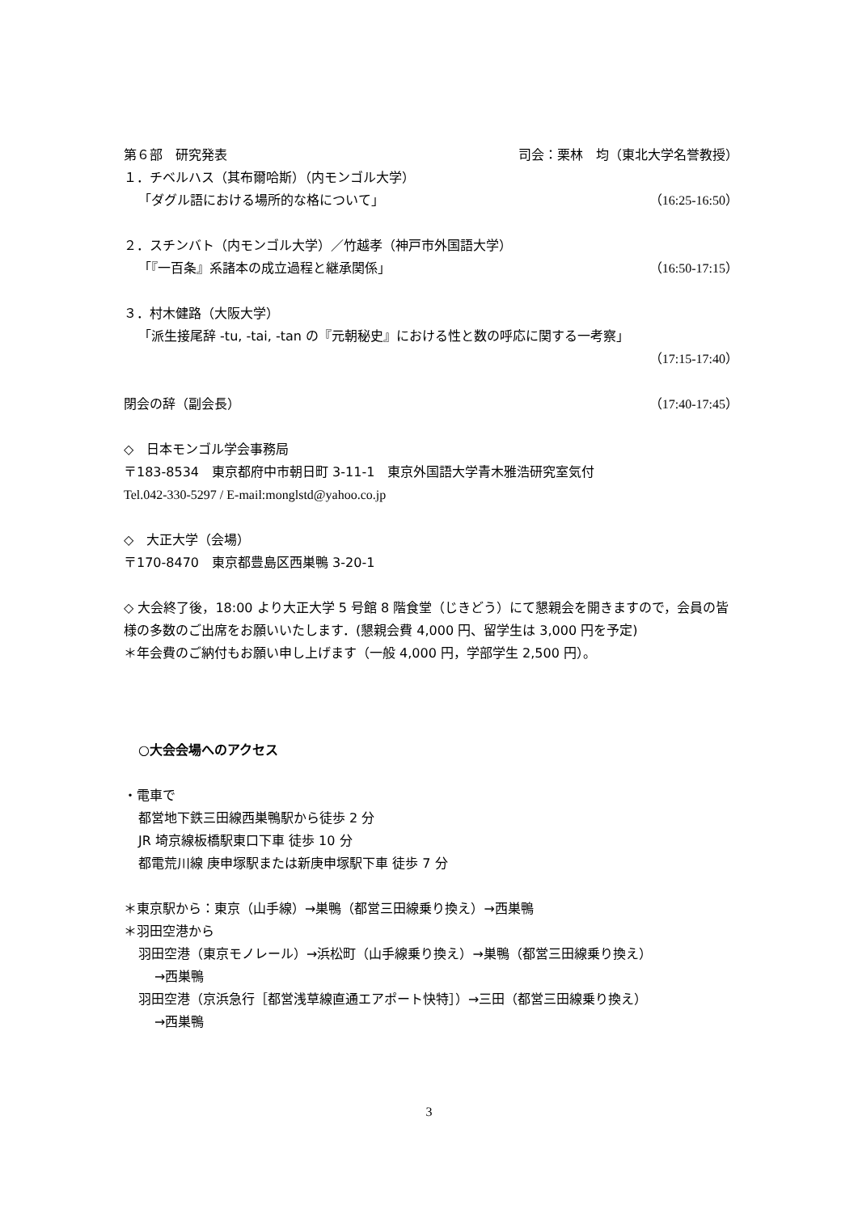第６部　研究発表 司会：栗林　均（東北大学名誉教授）
１．チベルハス（其布爾哈斯）（内モンゴル大学）
「ダグル語における場所的な格について」 （16:25-16:50）
２．スチンバト（内モンゴル大学）／竹越孝（神戸市外国語大学）
「『一百条』系諸本の成立過程と継承関係」 （16:50-17:15）
３．村木健路（大阪大学）
「派生接尾辞 -tu, -tai, -tan の『元朝秘史』における性と数の呼応に関する一考察」
（17:15-17:40）
閉会の辞（副会長） （17:40-17:45）
◇　日本モンゴル学会事務局
〒183-8534　東京都府中市朝日町 3-11-1　東京外国語大学青木雅浩研究室気付
Tel.042-330-5297 / E-mail:monglstd@yahoo.co.jp
◇　大正大学（会場）
〒170-8470　東京都豊島区西巣鴨 3-20-1
◇ 大会終了後，18:00 より大正大学 5 号館 8 階食堂（じきどう）にて懇親会を開きますので，会員の皆様の多数のご出席をお願いいたします．(懇親会費 4,000 円、留学生は 3,000 円を予定)
＊年会費のご納付もお願い申し上げます（一般 4,000 円，学部学生 2,500 円）。
○大会会場へのアクセス
・電車で
都営地下鉄三田線西巣鴨駅から徒歩 2 分
JR 埼京線板橋駅東口下車 徒歩 10 分
都電荒川線 庚申塚駅または新庚申塚駅下車 徒歩 7 分
＊東京駅から：東京（山手線）→巣鴨（都営三田線乗り換え）→西巣鴨
＊羽田空港から
羽田空港（東京モノレール）→浜松町（山手線乗り換え）→巣鴨（都営三田線乗り換え）
→西巣鴨
羽田空港（京浜急行［都営浅草線直通エアポート快特］）→三田（都営三田線乗り換え）
→西巣鴨
3